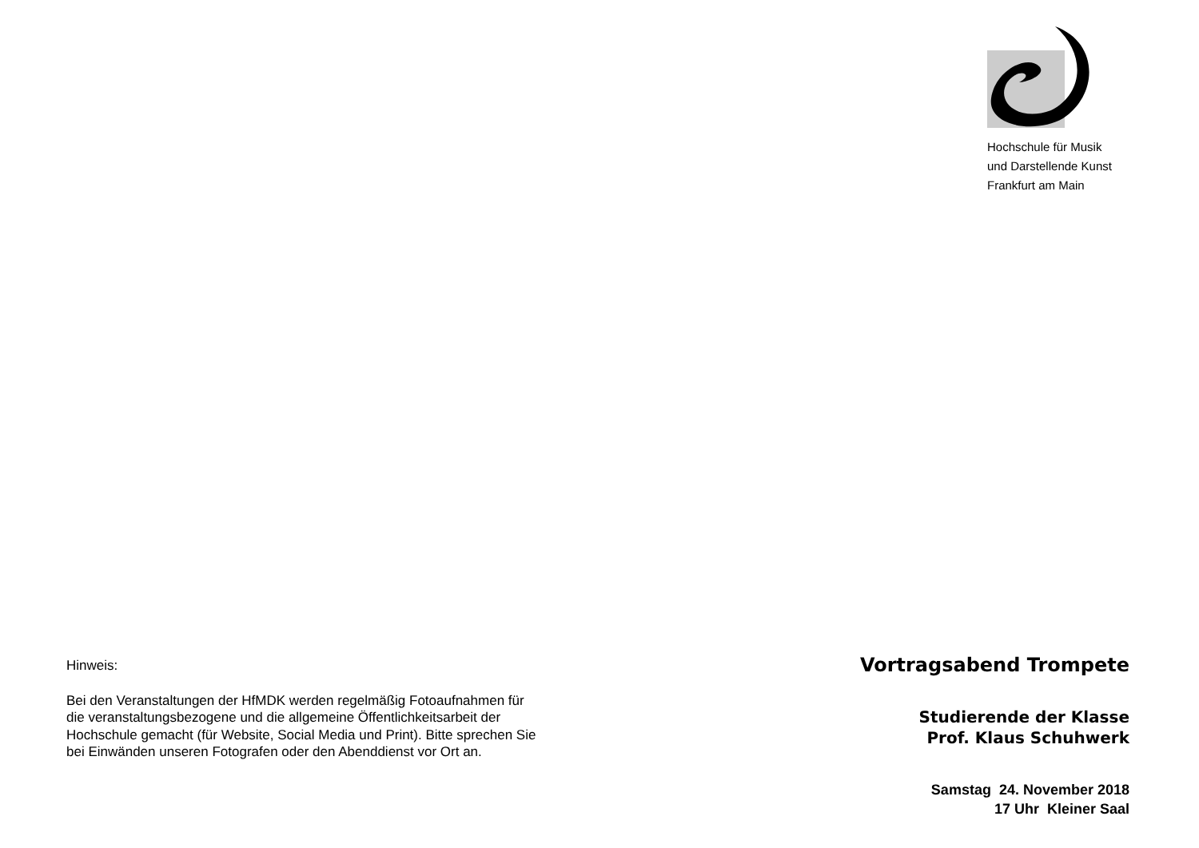Hinweis:
Bei den Veranstaltungen der HfMDK werden regelmäßig Fotoaufnahmen für die veranstaltungsbezogene und die allgemeine Öffentlichkeitsarbeit der Hochschule gemacht (für Website, Social Media und Print). Bitte sprechen Sie bei Einwänden unseren Fotografen oder den Abenddienst vor Ort an.
Hochschule für Musik
und Darstellende Kunst
Frankfurt am Main
Vortragsabend Trompete
Studierende der Klasse
Prof. Klaus Schuhwerk
Samstag 24. November 2018
17 Uhr Kleiner Saal